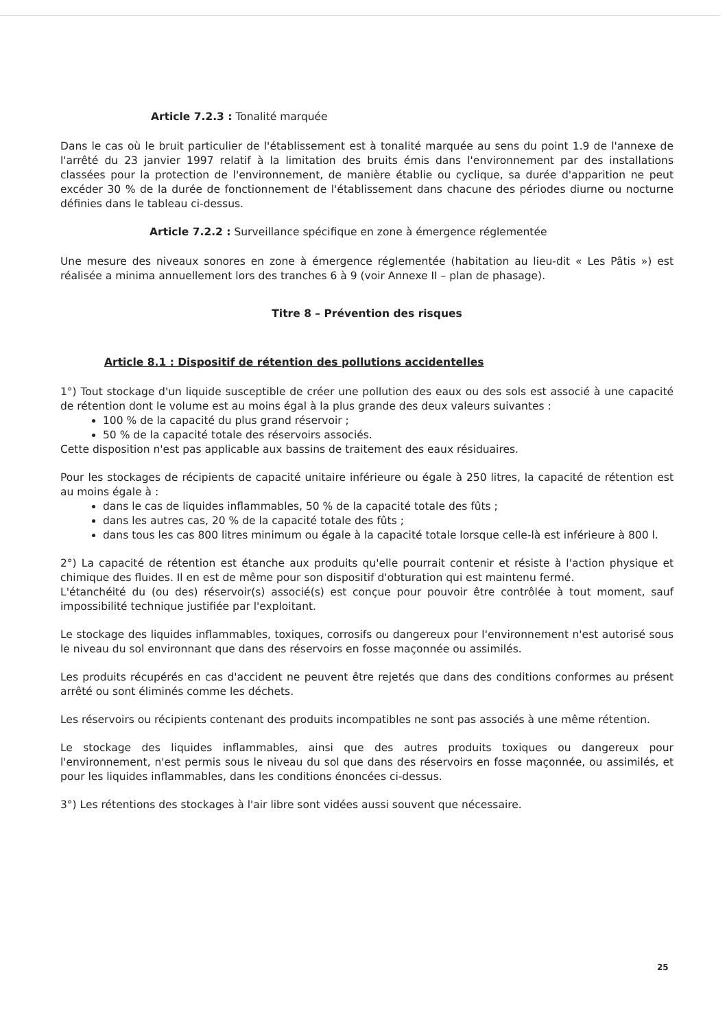Article 7.2.3 : Tonalité marquée
Dans le cas où le bruit particulier de l'établissement est à tonalité marquée au sens du point 1.9 de l'annexe de l'arrêté du 23 janvier 1997 relatif à la limitation des bruits émis dans l'environnement par des installations classées pour la protection de l'environnement, de manière établie ou cyclique, sa durée d'apparition ne peut excéder 30 % de la durée de fonctionnement de l'établissement dans chacune des périodes diurne ou nocturne définies dans le tableau ci-dessus.
Article 7.2.2 : Surveillance spécifique en zone à émergence réglementée
Une mesure des niveaux sonores en zone à émergence réglementée (habitation au lieu-dit « Les Pâtis ») est réalisée a minima annuellement lors des tranches 6 à 9 (voir Annexe II – plan de phasage).
Titre 8 – Prévention des risques
Article 8.1 : Dispositif de rétention des pollutions accidentelles
1°) Tout stockage d'un liquide susceptible de créer une pollution des eaux ou des sols est associé à une capacité de rétention dont le volume est au moins égal à la plus grande des deux valeurs suivantes :
100 % de la capacité du plus grand réservoir ;
50 % de la capacité totale des réservoirs associés.
Cette disposition n'est pas applicable aux bassins de traitement des eaux résiduaires.
Pour les stockages de récipients de capacité unitaire inférieure ou égale à 250 litres, la capacité de rétention est au moins égale à :
dans le cas de liquides inflammables, 50 % de la capacité totale des fûts ;
dans les autres cas, 20 % de la capacité totale des fûts ;
dans tous les cas 800 litres minimum ou égale à la capacité totale lorsque celle-là est inférieure à 800 l.
2°) La capacité de rétention est étanche aux produits qu'elle pourrait contenir et résiste à l'action physique et chimique des fluides. Il en est de même pour son dispositif d'obturation qui est maintenu fermé.
L'étanchéité du (ou des) réservoir(s) associé(s) est conçue pour pouvoir être contrôlée à tout moment, sauf impossibilité technique justifiée par l'exploitant.
Le stockage des liquides inflammables, toxiques, corrosifs ou dangereux pour l'environnement n'est autorisé sous le niveau du sol environnant que dans des réservoirs en fosse maçonnée ou assimilés.
Les produits récupérés en cas d'accident ne peuvent être rejetés que dans des conditions conformes au présent arrêté ou sont éliminés comme les déchets.
Les réservoirs ou récipients contenant des produits incompatibles ne sont pas associés à une même rétention.
Le stockage des liquides inflammables, ainsi que des autres produits toxiques ou dangereux pour l'environnement, n'est permis sous le niveau du sol que dans des réservoirs en fosse maçonnée, ou assimilés, et pour les liquides inflammables, dans les conditions énoncées ci-dessus.
3°) Les rétentions des stockages à l'air libre sont vidées aussi souvent que nécessaire.
25